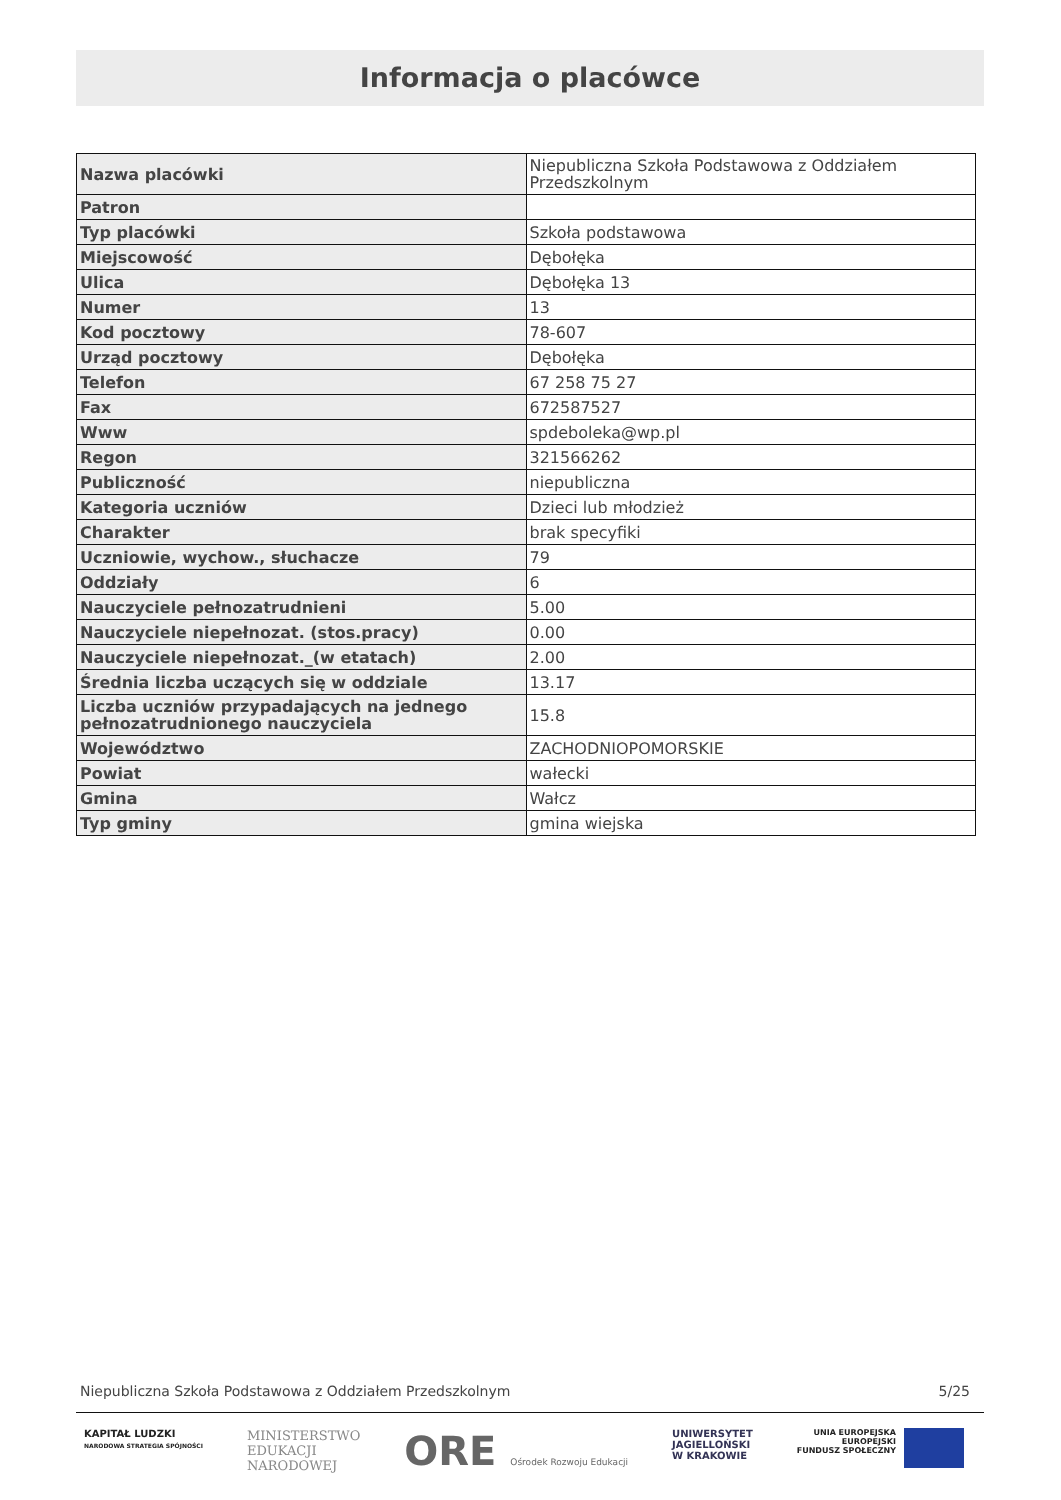Informacja o placówce
| Nazwa placówki | Niepubliczna Szkoła Podstawowa z Oddziałem Przedszkolnym |
| Patron | |
| Typ placówki | Szkoła podstawowa |
| Miejscowość | Dębołęka |
| Ulica | Dębołęka 13 |
| Numer | 13 |
| Kod pocztowy | 78-607 |
| Urząd pocztowy | Dębołęka |
| Telefon | 67 258 75 27 |
| Fax | 672587527 |
| Www | spdeboleka@wp.pl |
| Regon | 321566262 |
| Publiczność | niepubliczna |
| Kategoria uczniów | Dzieci lub młodzież |
| Charakter | brak specyfiki |
| Uczniowie, wychow., słuchacze | 79 |
| Oddziały | 6 |
| Nauczyciele pełnozatrudnieni | 5.00 |
| Nauczyciele niepełnozat. (stos.pracy) | 0.00 |
| Nauczyciele niepełnozat._(w etatach) | 2.00 |
| Średnia liczba uczących się w oddziale | 13.17 |
| Liczba uczniów przypadających na jednego pełnozatrudnionego nauczyciela | 15.8 |
| Województwo | ZACHODNIOPOMORSKIE |
| Powiat | wałecki |
| Gmina | Wałcz |
| Typ gminy | gmina wiejska |
Niepubliczna Szkoła Podstawowa z Oddziałem Przedszkolnym 5/25
KAPITAŁ LUDZKI
NARODOWA STRATEGIA SPÓJNOŚCI
MINISTERSTWO
EDUKACJI
NARODOWEJ
ORE Ośrodek Rozwoju Edukacji UNIWERSYTET
JAGIELLOŃSKI
W KRAKOWIE
UNIA EUROPEJSKA
EUROPEJSKI
FUNDUSZ SPOŁECZNY